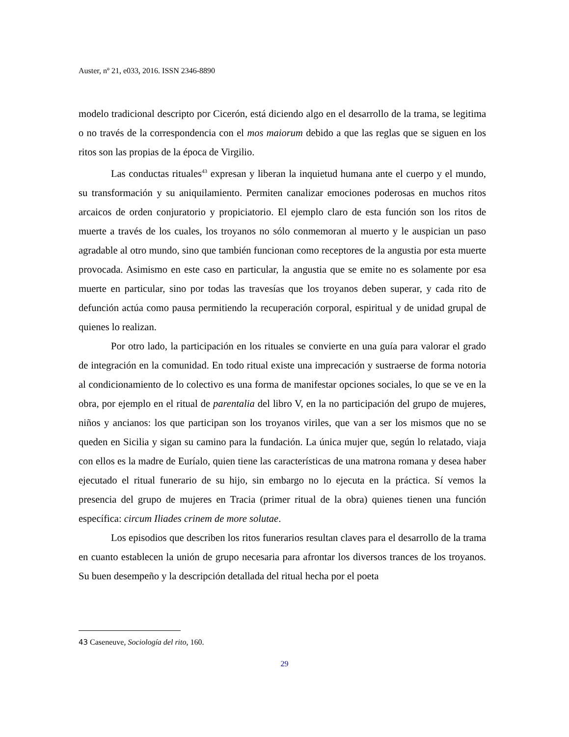Auster, nº 21, e033, 2016. ISSN 2346-8890
modelo tradicional descripto por Cicerón, está diciendo algo en el desarrollo de la trama, se legitima o no través de la correspondencia con el mos maiorum debido a que las reglas que se siguen en los ritos son las propias de la época de Virgilio.
Las conductas rituales<sup>43</sup> expresan y liberan la inquietud humana ante el cuerpo y el mundo, su transformación y su aniquilamiento. Permiten canalizar emociones poderosas en muchos ritos arcaicos de orden conjuratorio y propiciatorio. El ejemplo claro de esta función son los ritos de muerte a través de los cuales, los troyanos no sólo conmemoran al muerto y le auspician un paso agradable al otro mundo, sino que también funcionan como receptores de la angustia por esta muerte provocada. Asimismo en este caso en particular, la angustia que se emite no es solamente por esa muerte en particular, sino por todas las travesías que los troyanos deben superar, y cada rito de defunción actúa como pausa permitiendo la recuperación corporal, espiritual y de unidad grupal de quienes lo realizan.
Por otro lado, la participación en los rituales se convierte en una guía para valorar el grado de integración en la comunidad. En todo ritual existe una imprecación y sustraerse de forma notoria al condicionamiento de lo colectivo es una forma de manifestar opciones sociales, lo que se ve en la obra, por ejemplo en el ritual de parentalia del libro V, en la no participación del grupo de mujeres, niños y ancianos: los que participan son los troyanos viriles, que van a ser los mismos que no se queden en Sicilia y sigan su camino para la fundación. La única mujer que, según lo relatado, viaja con ellos es la madre de Euríalo, quien tiene las características de una matrona romana y desea haber ejecutado el ritual funerario de su hijo, sin embargo no lo ejecuta en la práctica. Sí vemos la presencia del grupo de mujeres en Tracia (primer ritual de la obra) quienes tienen una función específica: circum Iliades crinem de more solutae.
Los episodios que describen los ritos funerarios resultan claves para el desarrollo de la trama en cuanto establecen la unión de grupo necesaria para afrontar los diversos trances de los troyanos. Su buen desempeño y la descripción detallada del ritual hecha por el poeta
43 Caseneuve, Sociología del rito, 160.
29